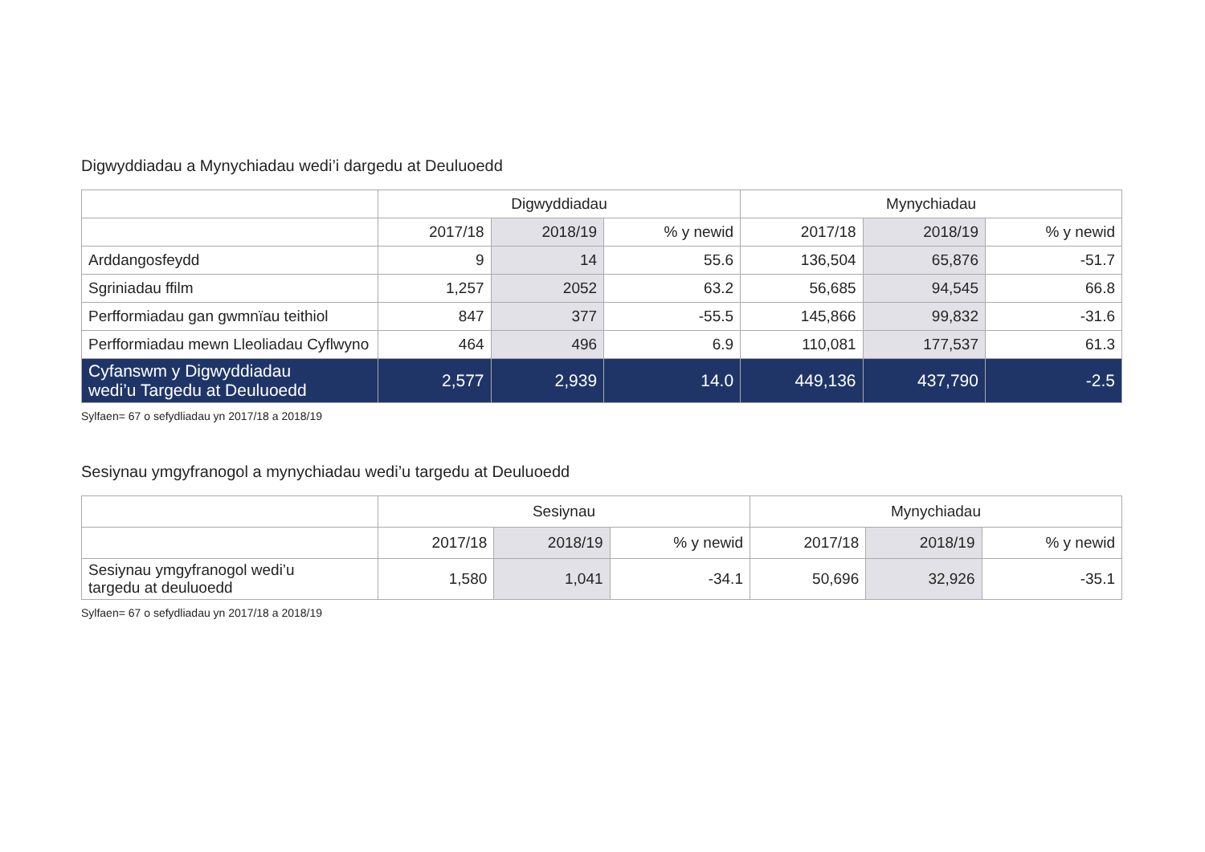Digwyddiadau a Mynychiadau wedi’i dargedu at Deuluoedd
| | Digwyddiadau | | | Mynychiadau | | |
| --- | --- | --- | --- | --- | --- | --- |
| | 2017/18 | 2018/19 | % y newid | 2017/18 | 2018/19 | % y newid |
| Arddangosfeydd | 9 | 14 | 55.6 | 136,504 | 65,876 | -51.7 |
| Sgriniadau ffilm | 1,257 | 2052 | 63.2 | 56,685 | 94,545 | 66.8 |
| Perfformiadau gan gwmnïau teithiol | 847 | 377 | -55.5 | 145,866 | 99,832 | -31.6 |
| Perfformiadau mewn Lleoliadau Cyflwyno | 464 | 496 | 6.9 | 110,081 | 177,537 | 61.3 |
| Cyfanswm y Digwyddiadau wedi’u Targedu at Deuluoedd | 2,577 | 2,939 | 14.0 | 449,136 | 437,790 | -2.5 |
Sylfaen= 67 o sefydliadau yn 2017/18 a 2018/19
Sesiynau ymgyfranogol a mynychiadau wedi’u targedu at Deuluoedd
| | Sesiynau | | | Mynychiadau | | |
| --- | --- | --- | --- | --- | --- | --- |
| | 2017/18 | 2018/19 | % y newid | 2017/18 | 2018/19 | % y newid |
| Sesiynau ymgyfranogol wedi’u targedu at deuluoedd | 1,580 | 1,041 | -34.1 | 50,696 | 32,926 | -35.1 |
Sylfaen= 67 o sefydliadau yn 2017/18 a 2018/19